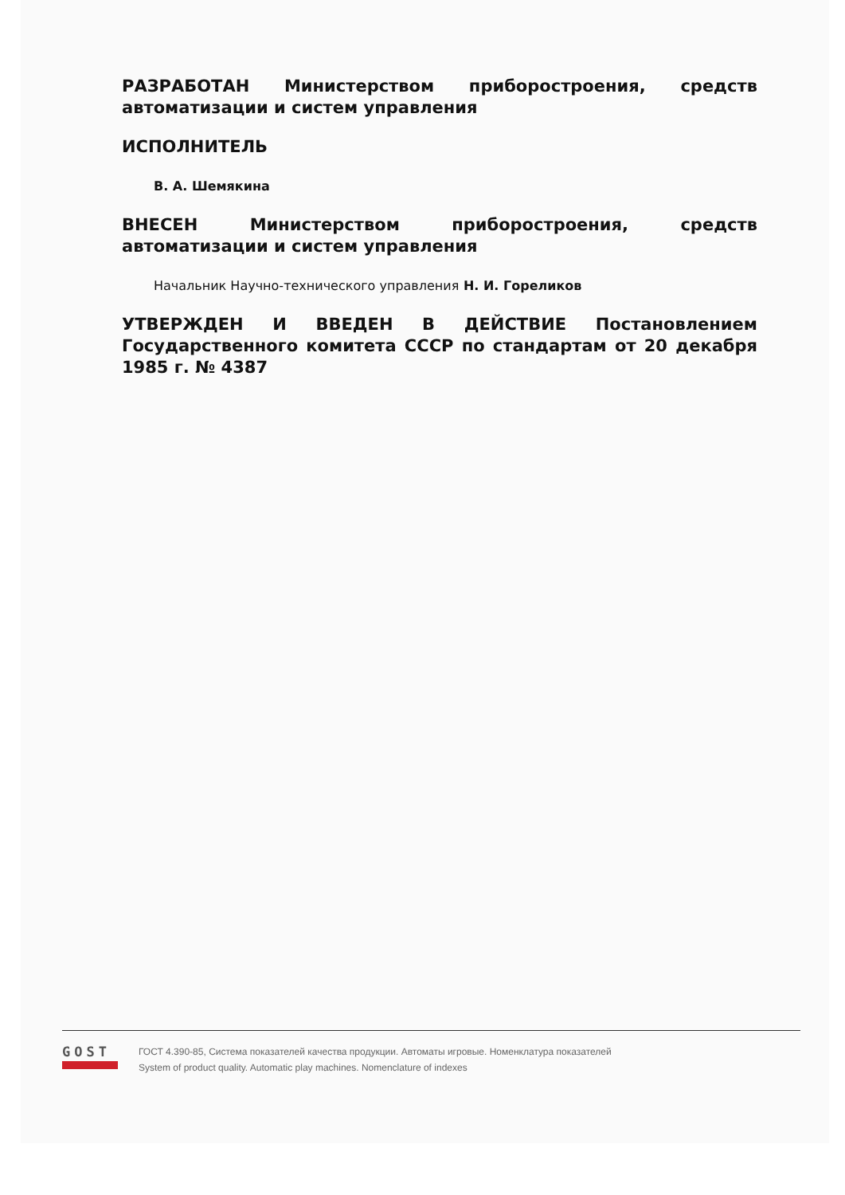РАЗРАБОТАН Министерством приборостроения, средств автоматизации и систем управления
ИСПОЛНИТЕЛЬ
В. А. Шемякина
ВНЕСЕН Министерством приборостроения, средств автоматизации и систем управления
Начальник Научно-технического управления Н. И. Гореликов
УТВЕРЖДЕН И ВВЕДЕН В ДЕЙСТВИЕ Постановлением Государственного комитета СССР по стандартам от 20 декабря 1985 г. № 4387
GOST
ГОСТ 4.390-85, Система показателей качества продукции. Автоматы игровые. Номенклатура показателей
System of product quality. Automatic play machines. Nomenclature of indexes